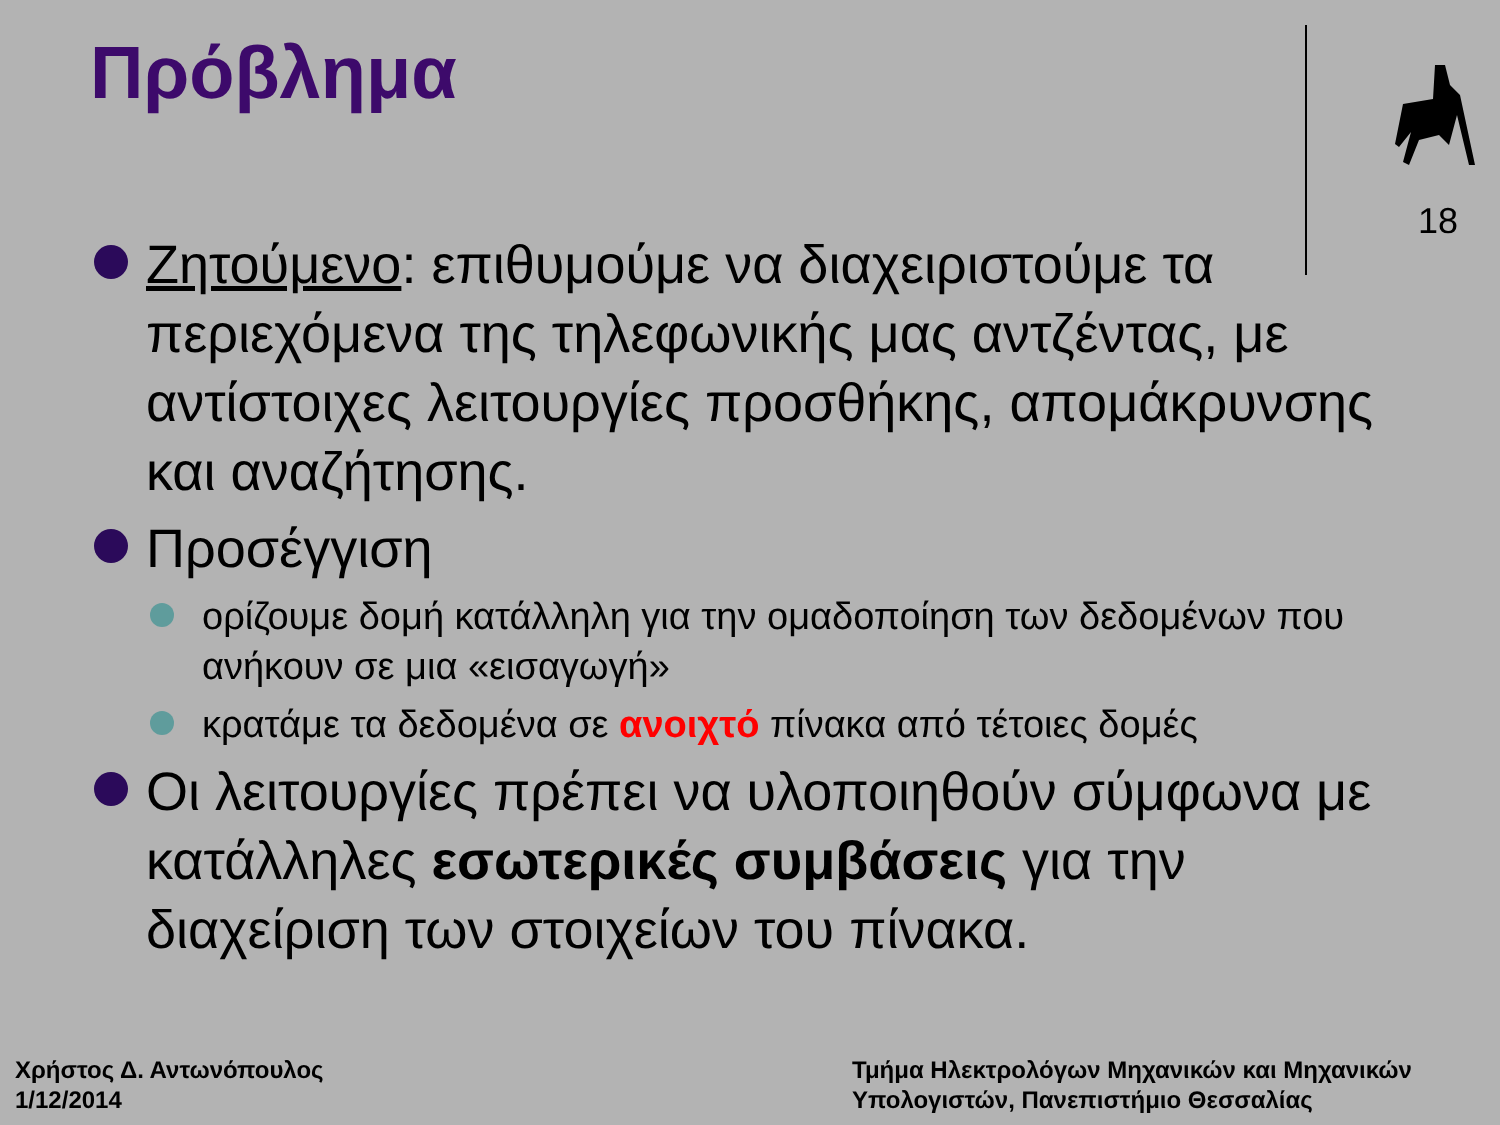Πρόβλημα
18
Ζητούμενο: επιθυμούμε να διαχειριστούμε τα περιεχόμενα της τηλεφωνικής μας αντζέντας, με αντίστοιχες λειτουργίες προσθήκης, απομάκρυνσης και αναζήτησης.
Προσέγγιση
ορίζουμε δομή κατάλληλη για την ομαδοποίηση των δεδομένων που ανήκουν σε μια «εισαγωγή»
κρατάμε τα δεδομένα σε ανοιχτό πίνακα από τέτοιες δομές
Οι λειτουργίες πρέπει να υλοποιηθούν σύμφωνα με κατάλληλες εσωτερικές συμβάσεις για την διαχείριση των στοιχείων του πίνακα.
Χρήστος Δ. Αντωνόπουλος
1/12/2014
Τμήμα Ηλεκτρολόγων Μηχανικών και Μηχανικών
Υπολογιστών, Πανεπιστήμιο Θεσσαλίας